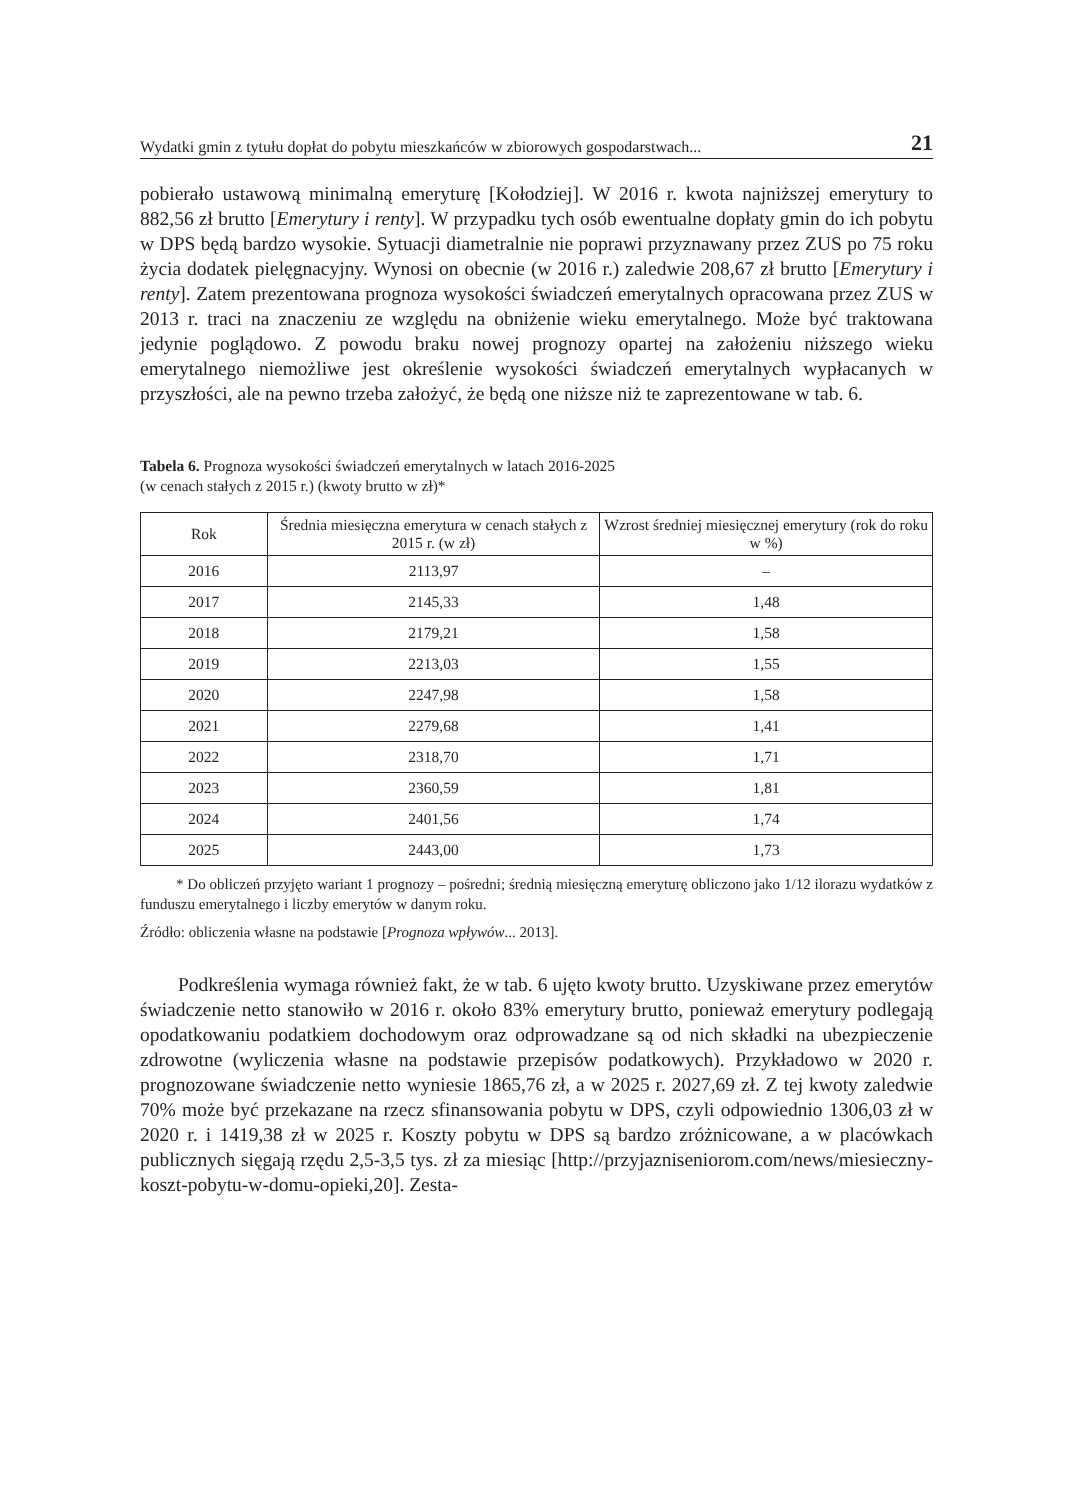Wydatki gmin z tytułu dopłat do pobytu mieszkańców w zbiorowych gospodarstwach... 21
pobierało ustawową minimalną emeryturę [Kołodziej]. W 2016 r. kwota najniższej emerytury to 882,56 zł brutto [Emerytury i renty]. W przypadku tych osób ewentualne dopłaty gmin do ich pobytu w DPS będą bardzo wysokie. Sytuacji diametralnie nie poprawi przyznawany przez ZUS po 75 roku życia dodatek pielęgnacyjny. Wynosi on obecnie (w 2016 r.) zaledwie 208,67 zł brutto [Emerytury i renty]. Zatem prezentowana prognoza wysokości świadczeń emerytalnych opracowana przez ZUS w 2013 r. traci na znaczeniu ze względu na obniżenie wieku emerytalnego. Może być traktowana jedynie poglądowo. Z powodu braku nowej prognozy opartej na założeniu niższego wieku emerytalnego niemożliwe jest określenie wysokości świadczeń emerytalnych wypłacanych w przyszłości, ale na pewno trzeba założyć, że będą one niższe niż te zaprezentowane w tab. 6.
Tabela 6. Prognoza wysokości świadczeń emerytalnych w latach 2016-2025
(w cenach stałych z 2015 r.) (kwoty brutto w zł)*
| Rok | Średnia miesięczna emerytura w cenach stałych z 2015 r. (w zł) | Wzrost średniej miesięcznej emerytury (rok do roku w %) |
| --- | --- | --- |
| 2016 | 2113,97 | – |
| 2017 | 2145,33 | 1,48 |
| 2018 | 2179,21 | 1,58 |
| 2019 | 2213,03 | 1,55 |
| 2020 | 2247,98 | 1,58 |
| 2021 | 2279,68 | 1,41 |
| 2022 | 2318,70 | 1,71 |
| 2023 | 2360,59 | 1,81 |
| 2024 | 2401,56 | 1,74 |
| 2025 | 2443,00 | 1,73 |
* Do obliczeń przyjęto wariant 1 prognozy – pośredni; średnią miesięczną emeryturę obliczono jako 1/12 ilorazu wydatków z funduszu emerytalnego i liczby emerytów w danym roku.
Źródło: obliczenia własne na podstawie [Prognoza wpływów... 2013].
Podkreślenia wymaga również fakt, że w tab. 6 ujęto kwoty brutto. Uzyskiwane przez emerytów świadczenie netto stanowiło w 2016 r. około 83% emerytury brutto, ponieważ emerytury podlegają opodatkowaniu podatkiem dochodowym oraz odprowadzane są od nich składki na ubezpieczenie zdrowotne (wyliczenia własne na podstawie przepisów podatkowych). Przykładowo w 2020 r. prognozowane świadczenie netto wyniesie 1865,76 zł, a w 2025 r. 2027,69 zł. Z tej kwoty zaledwie 70% może być przekazane na rzecz sfinansowania pobytu w DPS, czyli odpowiednio 1306,03 zł w 2020 r. i 1419,38 zł w 2025 r. Koszty pobytu w DPS są bardzo zróżnicowane, a w placówkach publicznych sięgają rzędu 2,5-3,5 tys. zł za miesiąc [http://przyjazniseniorom.com/news/miesieczny-koszt-pobytu-w-domu-opieki,20]. Zesta-